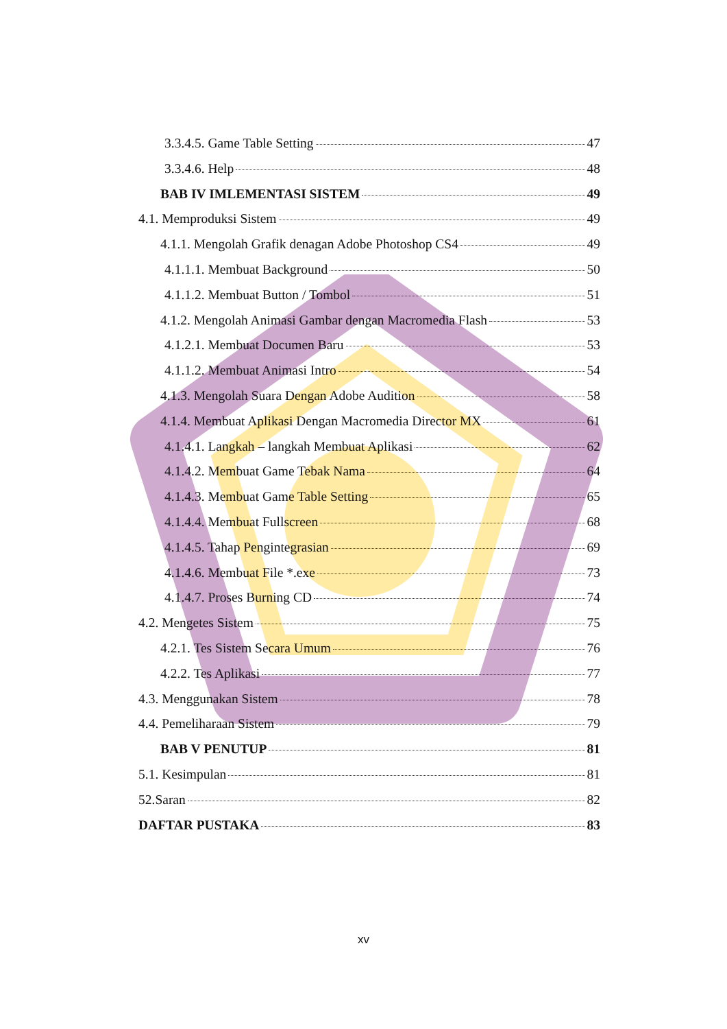3.3.4.5. Game Table Setting 47
3.3.4.6. Help 48
BAB IV IMLEMENTASI SISTEM 49
4.1. Memproduksi Sistem 49
4.1.1. Mengolah Grafik denagan Adobe Photoshop CS4 49
4.1.1.1. Membuat Background 50
4.1.1.2. Membuat Button / Tombol 51
4.1.2. Mengolah Animasi Gambar dengan Macromedia Flash 53
4.1.2.1. Membuat Documen Baru 53
4.1.1.2. Membuat Animasi Intro 54
4.1.3. Mengolah Suara Dengan Adobe Audition 58
4.1.4. Membuat Aplikasi Dengan Macromedia Director MX 61
4.1.4.1. Langkah – langkah Membuat Aplikasi 62
4.1.4.2. Membuat Game Tebak Nama 64
4.1.4.3. Membuat Game Table Setting 65
4.1.4.4. Membuat Fullscreen 68
4.1.4.5. Tahap Pengintegrasian 69
4.1.4.6. Membuat File *.exe 73
4.1.4.7. Proses Burning CD 74
4.2. Mengetes Sistem 75
4.2.1. Tes Sistem Secara Umum 76
4.2.2. Tes Aplikasi 77
4.3. Menggunakan Sistem 78
4.4. Pemeliharaan Sistem 79
BAB V PENUTUP 81
5.1. Kesimpulan 81
52.Saran 82
DAFTAR PUSTAKA 83
xv